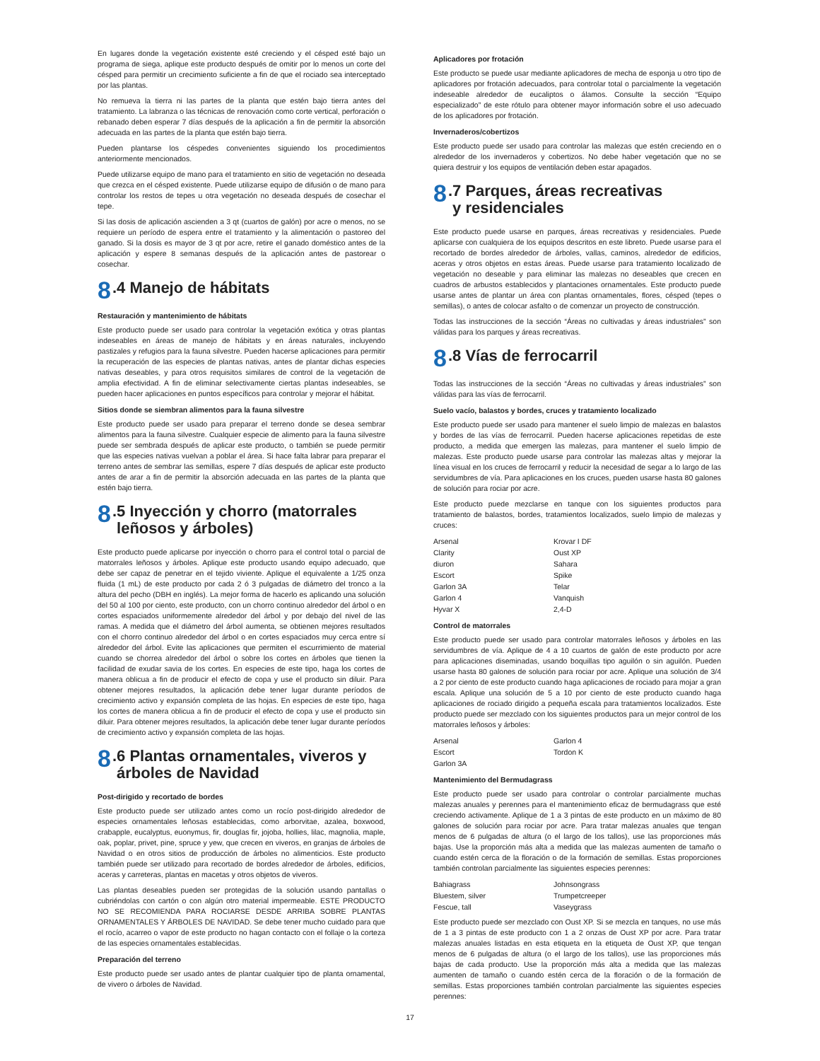En lugares donde la vegetación existente esté creciendo y el césped esté bajo un programa de siega, aplique este producto después de omitir por lo menos un corte del césped para permitir un crecimiento suficiente a fin de que el rociado sea interceptado por las plantas.
No remueva la tierra ni las partes de la planta que estén bajo tierra antes del tratamiento. La labranza o las técnicas de renovación como corte vertical, perforación o rebanado deben esperar 7 días después de la aplicación a fin de permitir la absorción adecuada en las partes de la planta que estén bajo tierra.
Pueden plantarse los céspedes convenientes siguiendo los procedimientos anteriormente mencionados.
Puede utilizarse equipo de mano para el tratamiento en sitio de vegetación no deseada que crezca en el césped existente. Puede utilizarse equipo de difusión o de mano para controlar los restos de tepes u otra vegetación no deseada después de cosechar el tepe.
Si las dosis de aplicación ascienden a 3 qt (cuartos de galón) por acre o menos, no se requiere un período de espera entre el tratamiento y la alimentación o pastoreo del ganado. Si la dosis es mayor de 3 qt por acre, retire el ganado doméstico antes de la aplicación y espere 8 semanas después de la aplicación antes de pastorear o cosechar.
8.4 Manejo de hábitats
Restauración y mantenimiento de hábitats
Este producto puede ser usado para controlar la vegetación exótica y otras plantas indeseables en áreas de manejo de hábitats y en áreas naturales, incluyendo pastizales y refugios para la fauna silvestre. Pueden hacerse aplicaciones para permitir la recuperación de las especies de plantas nativas, antes de plantar dichas especies nativas deseables, y para otros requisitos similares de control de la vegetación de amplia efectividad. A fin de eliminar selectivamente ciertas plantas indeseables, se pueden hacer aplicaciones en puntos específicos para controlar y mejorar el hábitat.
Sitios donde se siembran alimentos para la fauna silvestre
Este producto puede ser usado para preparar el terreno donde se desea sembrar alimentos para la fauna silvestre. Cualquier especie de alimento para la fauna silvestre puede ser sembrada después de aplicar este producto, o también se puede permitir que las especies nativas vuelvan a poblar el área. Si hace falta labrar para preparar el terreno antes de sembrar las semillas, espere 7 días después de aplicar este producto antes de arar a fin de permitir la absorción adecuada en las partes de la planta que estén bajo tierra.
8.5 Inyección y chorro (matorrales
leñosos y árboles)
Este producto puede aplicarse por inyección o chorro para el control total o parcial de matorrales leñosos y árboles. Aplique este producto usando equipo adecuado, que debe ser capaz de penetrar en el tejido viviente. Aplique el equivalente a 1/25 onza fluida (1 mL) de este producto por cada 2 ó 3 pulgadas de diámetro del tronco a la altura del pecho (DBH en inglés). La mejor forma de hacerlo es aplicando una solución del 50 al 100 por ciento, este producto, con un chorro continuo alrededor del árbol o en cortes espaciados uniformemente alrededor del árbol y por debajo del nivel de las ramas. A medida que el diámetro del árbol aumenta, se obtienen mejores resultados con el chorro continuo alrededor del árbol o en cortes espaciados muy cerca entre sí alrededor del árbol. Evite las aplicaciones que permiten el escurrimiento de material cuando se chorrea alrededor del árbol o sobre los cortes en árboles que tienen la facilidad de exudar savia de los cortes. En especies de este tipo, haga los cortes de manera oblicua a fin de producir el efecto de copa y use el producto sin diluir. Para obtener mejores resultados, la aplicación debe tener lugar durante períodos de crecimiento activo y expansión completa de las hojas. En especies de este tipo, haga los cortes de manera oblicua a fin de producir el efecto de copa y use el producto sin diluir. Para obtener mejores resultados, la aplicación debe tener lugar durante períodos de crecimiento activo y expansión completa de las hojas.
8.6 Plantas ornamentales, viveros y
árboles de Navidad
Post-dirigido y recortado de bordes
Este producto puede ser utilizado antes como un rocío post-dirigido alrededor de especies ornamentales leñosas establecidas, como arborvitae, azalea, boxwood, crabapple, eucalyptus, euonymus, fir, douglas fir, jojoba, hollies, lilac, magnolia, maple, oak, poplar, privet, pine, spruce y yew, que crecen en viveros, en granjas de árboles de Navidad o en otros sitios de producción de árboles no alimenticios. Este producto también puede ser utilizado para recortado de bordes alrededor de árboles, edificios, aceras y carreteras, plantas en macetas y otros objetos de viveros.
Las plantas deseables pueden ser protegidas de la solución usando pantallas o cubriéndolas con cartón o con algún otro material impermeable. ESTE PRODUCTO NO SE RECOMIENDA PARA ROCIARSE DESDE ARRIBA SOBRE PLANTAS ORNAMENTALES Y ÁRBOLES DE NAVIDAD. Se debe tener mucho cuidado para que el rocío, acarreo o vapor de este producto no hagan contacto con el follaje o la corteza de las especies ornamentales establecidas.
Preparación del terreno
Este producto puede ser usado antes de plantar cualquier tipo de planta ornamental, de vivero o árboles de Navidad.
Aplicadores por frotación
Este producto se puede usar mediante aplicadores de mecha de esponja u otro tipo de aplicadores por frotación adecuados, para controlar total o parcialmente la vegetación indeseable alrededor de eucaliptos o álamos. Consulte la sección “Equipo especializado” de este rótulo para obtener mayor información sobre el uso adecuado de los aplicadores por frotación.
Invernaderos/cobertizos
Este producto puede ser usado para controlar las malezas que estén creciendo en o alrededor de los invernaderos y cobertizos. No debe haber vegetación que no se quiera destruir y los equipos de ventilación deben estar apagados.
8.7 Parques, áreas recreativas
y residenciales
Este producto puede usarse en parques, áreas recreativas y residenciales. Puede aplicarse con cualquiera de los equipos descritos en este libreto. Puede usarse para el recortado de bordes alrededor de árboles, vallas, caminos, alrededor de edificios, aceras y otros objetos en estas áreas. Puede usarse para tratamiento localizado de vegetación no deseable y para eliminar las malezas no deseables que crecen en cuadros de arbustos establecidos y plantaciones ornamentales. Este producto puede usarse antes de plantar un área con plantas ornamentales, flores, césped (tepes o semillas), o antes de colocar asfalto o de comenzar un proyecto de construcción.
Todas las instrucciones de la sección “Áreas no cultivadas y áreas industriales” son válidas para los parques y áreas recreativas.
8.8 Vías de ferrocarril
Todas las instrucciones de la sección “Áreas no cultivadas y áreas industriales” son válidas para las vías de ferrocarril.
Suelo vacío, balastos y bordes, cruces y tratamiento localizado
Este producto puede ser usado para mantener el suelo limpio de malezas en balastos y bordes de las vías de ferrocarril. Pueden hacerse aplicaciones repetidas de este producto, a medida que emergen las malezas, para mantener el suelo limpio de malezas. Este producto puede usarse para controlar las malezas altas y mejorar la línea visual en los cruces de ferrocarril y reducir la necesidad de segar a lo largo de las servidumbres de vía. Para aplicaciones en los cruces, pueden usarse hasta 80 galones de solución para rociar por acre.
Este producto puede mezclarse en tanque con los siguientes productos para tratamiento de balastos, bordes, tratamientos localizados, suelo limpio de malezas y cruces:
| Arsenal | Krovar I DF |
| Clarity | Oust XP |
| diuron | Sahara |
| Escort | Spike |
| Garlon 3A | Telar |
| Garlon 4 | Vanquish |
| Hyvar X | 2,4-D |
Control de matorrales
Este producto puede ser usado para controlar matorrales leñosos y árboles en las servidumbres de vía. Aplique de 4 a 10 cuartos de galón de este producto por acre para aplicaciones diseminadas, usando boquillas tipo aguilón o sin aguilón. Pueden usarse hasta 80 galones de solución para rociar por acre. Aplique una solución de 3/4 a 2 por ciento de este producto cuando haga aplicaciones de rociado para mojar a gran escala. Aplique una solución de 5 a 10 por ciento de este producto cuando haga aplicaciones de rociado dirigido a pequeña escala para tratamientos localizados. Este producto puede ser mezclado con los siguientes productos para un mejor control de los matorrales leñosos y árboles:
| Arsenal | Garlon 4 |
| Escort | Tordon K |
| Garlon 3A | |
Mantenimiento del Bermudagrass
Este producto puede ser usado para controlar o controlar parcialmente muchas malezas anuales y perennes para el mantenimiento eficaz de bermudagrass que esté creciendo activamente. Aplique de 1 a 3 pintas de este producto en un máximo de 80 galones de solución para rociar por acre. Para tratar malezas anuales que tengan menos de 6 pulgadas de altura (o el largo de los tallos), use las proporciones más bajas. Use la proporción más alta a medida que las malezas aumenten de tamaño o cuando estén cerca de la floración o de la formación de semillas. Estas proporciones también controlan parcialmente las siguientes especies perennes:
| Bahiagrass | Johnsongrass |
| Bluestem, silver | Trumpetcreeper |
| Fescue, tall | Vaseygrass |
Este producto puede ser mezclado con Oust XP. Si se mezcla en tanques, no use más de 1 a 3 pintas de este producto con 1 a 2 onzas de Oust XP por acre. Para tratar malezas anuales listadas en esta etiqueta en la etiqueta de Oust XP, que tengan menos de 6 pulgadas de altura (o el largo de los tallos), use las proporciones más bajas de cada producto. Use la proporción más alta a medida que las malezas aumenten de tamaño o cuando estén cerca de la floración o de la formación de semillas. Estas proporciones también controlan parcialmente las siguientes especies perennes:
17